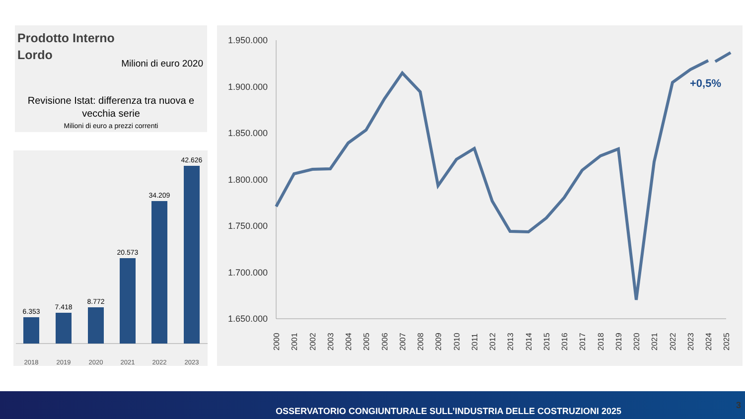Prodotto Interno
Lordo
Milioni di euro 2020
Revisione Istat: differenza tra nuova e vecchia serie
Milioni di euro a prezzi correnti
6.353
7.418
8.772
20.573
34.209
42.626
2018
2019
2020
2021
2022
2023
1.950.000
1.900.000
1.850.000
1.800.000
1.750.000
1.700.000
1.650.000
+0,5%
2000
2001
2002
2003
2004
2005
2006
2007
2008
2009
2010
2011
2012
2013
2014
2015
2016
2017
2018
2019
2020
2021
2022
2023
2024
2025
OSSERVATORIO CONGIUNTURALE SULL’INDUSTRIA DELLE COSTRUZIONI 2025
3